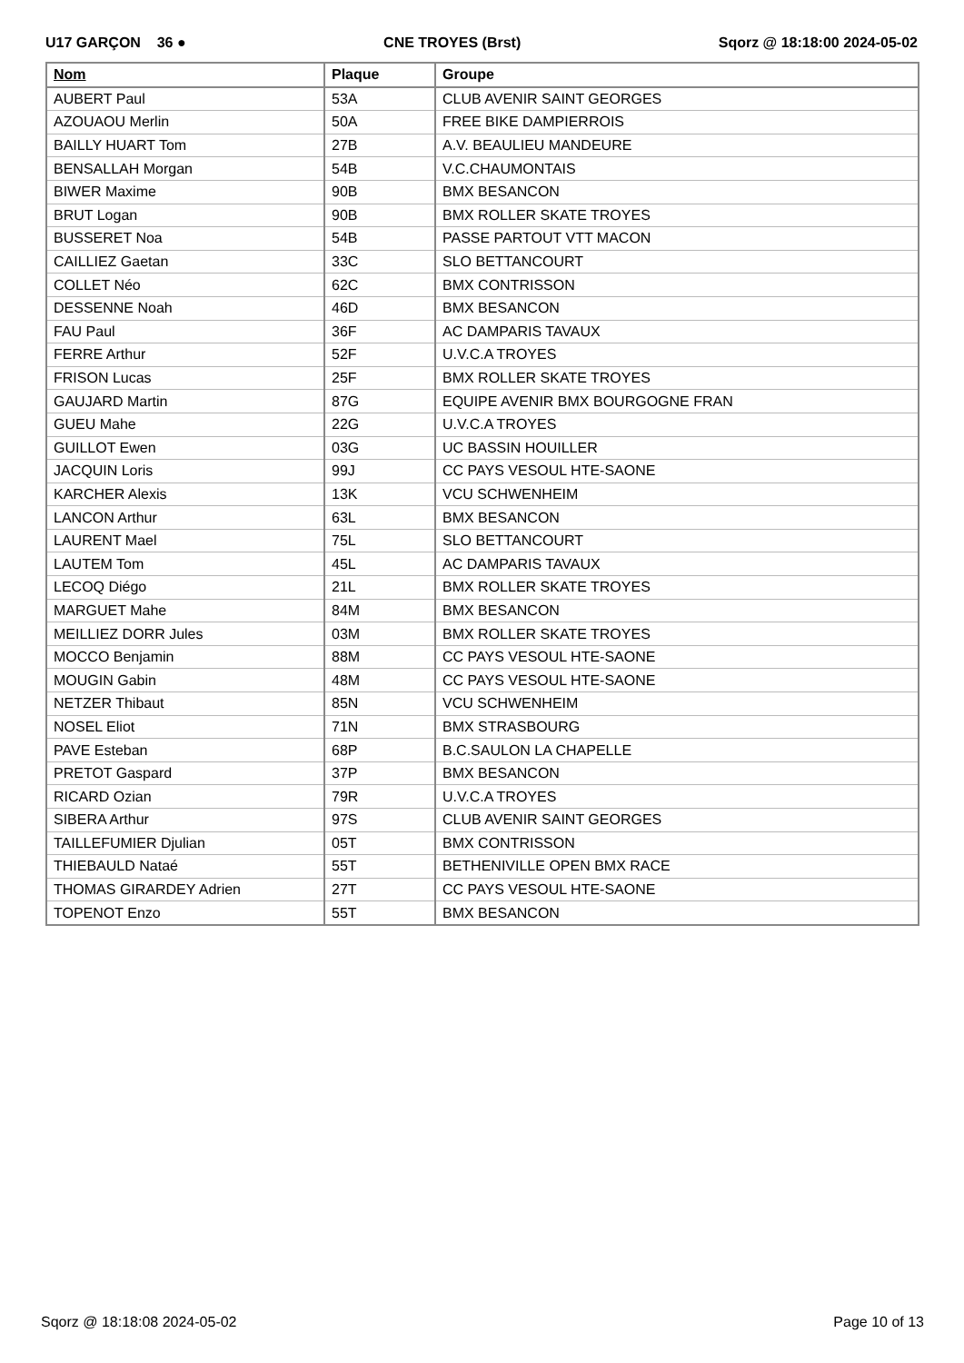U17 GARÇON 36 ● CNE TROYES (Brst) Sqorz @ 18:18:00 2024-05-02
| Nom | Plaque | Groupe |
| --- | --- | --- |
| AUBERT Paul | 53A | CLUB AVENIR SAINT GEORGES |
| AZOUAOU Merlin | 50A | FREE BIKE DAMPIERROIS |
| BAILLY HUART Tom | 27B | A.V. BEAULIEU MANDEURE |
| BENSALLAH Morgan | 54B | V.C.CHAUMONTAIS |
| BIWER Maxime | 90B | BMX BESANCON |
| BRUT Logan | 90B | BMX ROLLER SKATE TROYES |
| BUSSERET Noa | 54B | PASSE PARTOUT VTT MACON |
| CAILLIEZ Gaetan | 33C | SLO BETTANCOURT |
| COLLET Néo | 62C | BMX CONTRISSON |
| DESSENNE Noah | 46D | BMX BESANCON |
| FAU Paul | 36F | AC DAMPARIS TAVAUX |
| FERRE Arthur | 52F | U.V.C.A TROYES |
| FRISON Lucas | 25F | BMX ROLLER SKATE TROYES |
| GAUJARD Martin | 87G | EQUIPE AVENIR BMX BOURGOGNE FRAN |
| GUEU Mahe | 22G | U.V.C.A TROYES |
| GUILLOT Ewen | 03G | UC BASSIN HOUILLER |
| JACQUIN Loris | 99J | CC PAYS VESOUL HTE-SAONE |
| KARCHER Alexis | 13K | VCU SCHWENHEIM |
| LANCON Arthur | 63L | BMX BESANCON |
| LAURENT Mael | 75L | SLO BETTANCOURT |
| LAUTEM Tom | 45L | AC DAMPARIS TAVAUX |
| LECOQ Diégo | 21L | BMX ROLLER SKATE TROYES |
| MARGUET Mahe | 84M | BMX BESANCON |
| MEILLIEZ DORR Jules | 03M | BMX ROLLER SKATE TROYES |
| MOCCO Benjamin | 88M | CC PAYS VESOUL HTE-SAONE |
| MOUGIN Gabin | 48M | CC PAYS VESOUL HTE-SAONE |
| NETZER Thibaut | 85N | VCU SCHWENHEIM |
| NOSEL Eliot | 71N | BMX STRASBOURG |
| PAVE Esteban | 68P | B.C.SAULON LA CHAPELLE |
| PRETOT Gaspard | 37P | BMX BESANCON |
| RICARD Ozian | 79R | U.V.C.A TROYES |
| SIBERA Arthur | 97S | CLUB AVENIR SAINT GEORGES |
| TAILLEFUMIER Djulian | 05T | BMX CONTRISSON |
| THIEBAULD Nataé | 55T | BETHENIVILLE OPEN BMX RACE |
| THOMAS GIRARDEY Adrien | 27T | CC PAYS VESOUL HTE-SAONE |
| TOPENOT Enzo | 55T | BMX BESANCON |
Sqorz @ 18:18:08 2024-05-02 Page 10 of 13